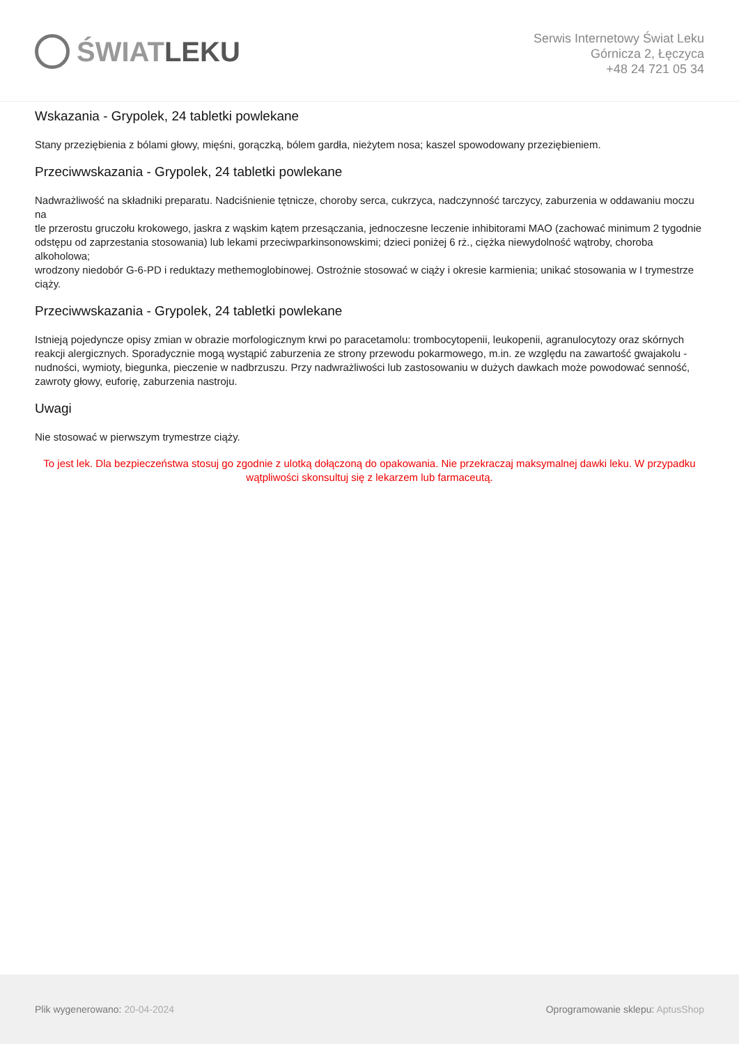ŚWIAT LEKU
Serwis Internetowy Świat Leku
Górnicza 2, Łęczyca
+48 24 721 05 34
Wskazania - Grypolek, 24 tabletki powlekane
Stany przeziębienia z bólami głowy, mięśni, gorączką, bólem gardła, nieżytem nosa; kaszel spowodowany przeziębieniem.
Przeciwwskazania - Grypolek, 24 tabletki powlekane
Nadwrażliwość na składniki preparatu. Nadciśnienie tętnicze, choroby serca, cukrzyca, nadczynność tarczycy, zaburzenia w oddawaniu moczu na
tle przerostu gruczołu krokowego, jaskra z wąskim kątem przesączania, jednoczesne leczenie inhibitorami MAO (zachować minimum 2 tygodnie
odstępu od zaprzestania stosowania) lub lekami przeciwparkinsonowskimi; dzieci poniżej 6 rż., ciężka niewydolność wątroby, choroba alkoholowa;
wrodzony niedobór G-6-PD i reduktazy methemoglobinowej. Ostrożnie stosować w ciąży i okresie karmienia; unikać stosowania w I trymestrze
ciąży.
Przeciwwskazania - Grypolek, 24 tabletki powlekane
Istnieją pojedyncze opisy zmian w obrazie morfologicznym krwi po paracetamolu: trombocytopenii, leukopenii, agranulocytozy oraz skórnych
reakcji alergicznych. Sporadycznie mogą wystąpić zaburzenia ze strony przewodu pokarmowego, m.in. ze względu na zawartość gwajakolu -
nudności, wymioty, biegunka, pieczenie w nadbrzuszu. Przy nadwrażliwości lub zastosowaniu w dużych dawkach może powodować senność, zawroty głowy, euforię, zaburzenia nastroju.
Uwagi
Nie stosować w pierwszym trymestrze ciąży.
To jest lek. Dla bezpieczeństwa stosuj go zgodnie z ulotką dołączoną do opakowania. Nie przekraczaj maksymalnej dawki leku. W przypadku wątpliwości skonsultuj się z lekarzem lub farmaceutą.
Plik wygenerowano: 20-04-2024
Oprogramowanie sklepu: AptusShop